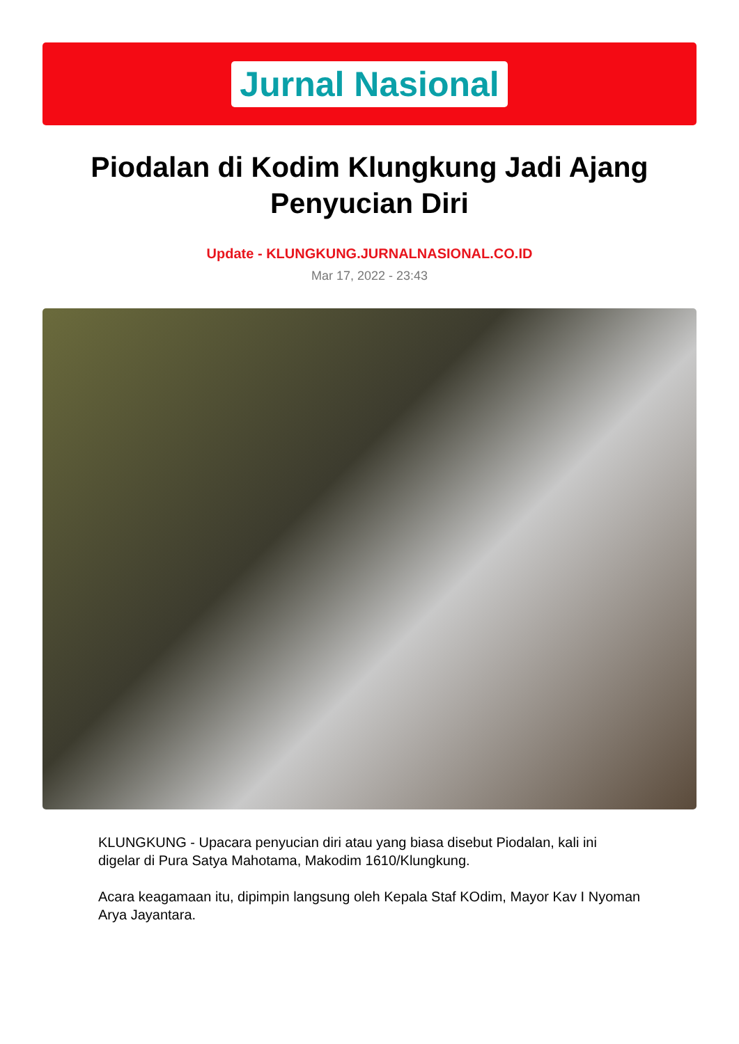Jurnal Nasional
Piodalan di Kodim Klungkung Jadi Ajang Penyucian Diri
Update - KLUNGKUNG.JURNALNASIONAL.CO.ID
Mar 17, 2022 - 23:43
KLUNGKUNG - Upacara penyucian diri atau yang biasa disebut Piodalan, kali ini digelar di Pura Satya Mahotama, Makodim 1610/Klungkung.
Acara keagamaan itu, dipimpin langsung oleh Kepala Staf KOdim, Mayor Kav I Nyoman Arya Jayantara.